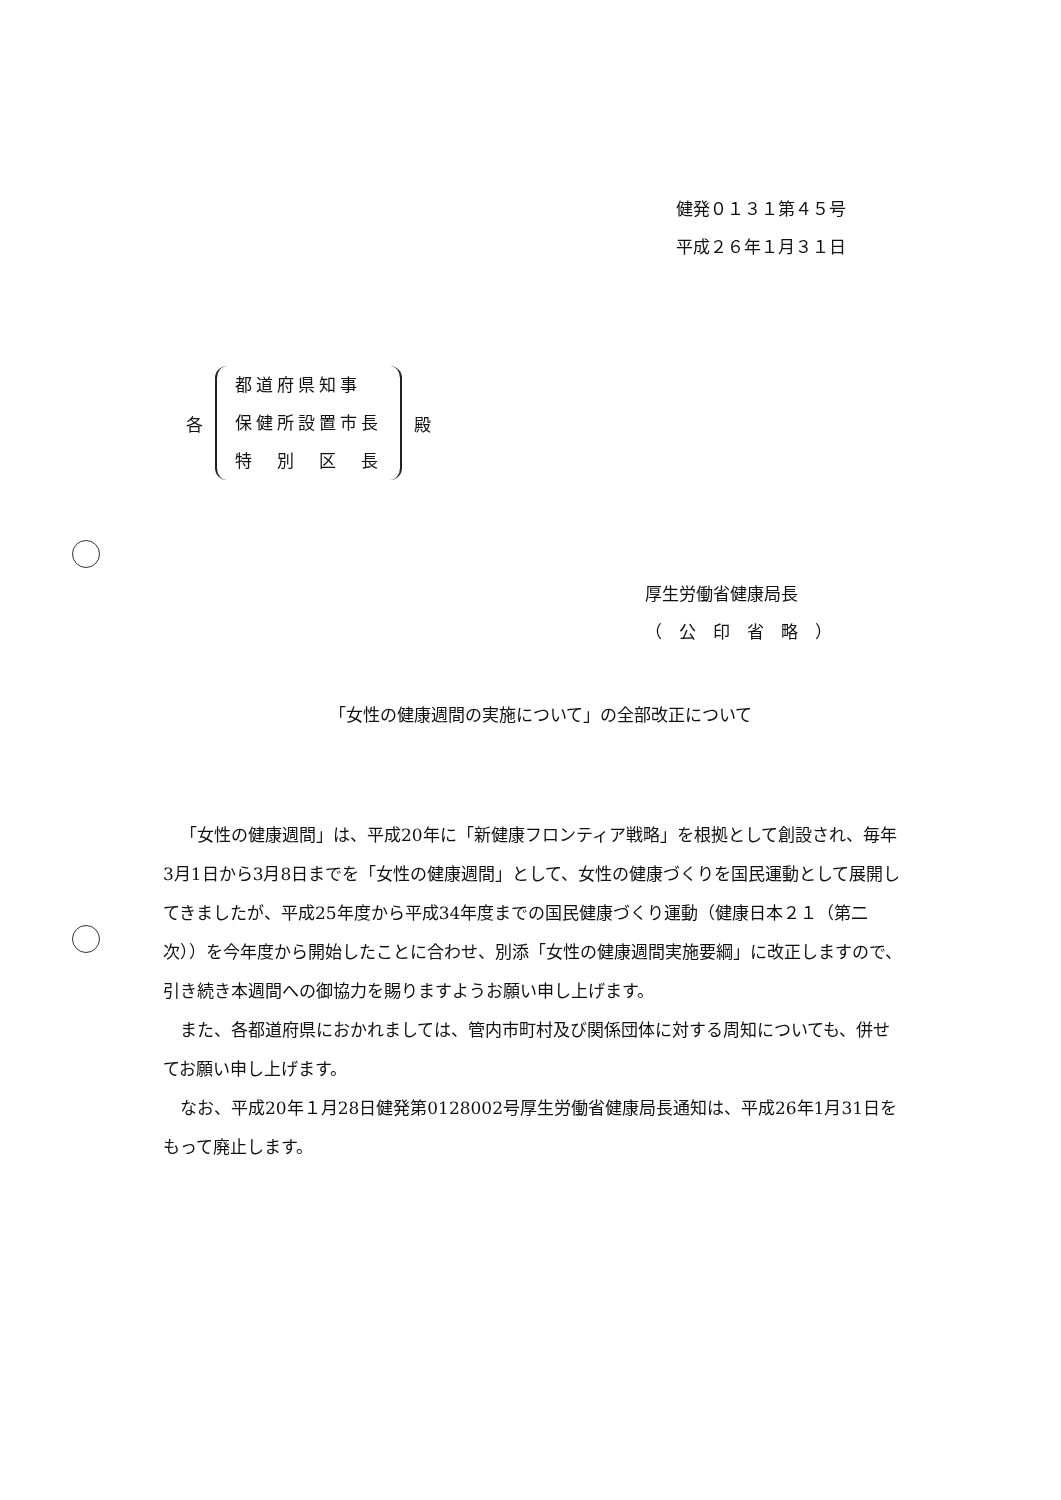健発０１３１第４５号
平成２６年１月３１日
各
都道府県知事
保健所設置市長
特　別　区　長
殿
厚生労働省健康局長
（　公　印　省　略　）
「女性の健康週間の実施について」の全部改正について
「女性の健康週間」は、平成20年に「新健康フロンティア戦略」を根拠として創設され、毎年3月1日から3月8日までを「女性の健康週間」として、女性の健康づくりを国民運動として展開してきましたが、平成25年度から平成34年度までの国民健康づくり運動（健康日本２１（第二次））を今年度から開始したことに合わせ、別添「女性の健康週間実施要綱」に改正しますので、引き続き本週間への御協力を賜りますようお願い申し上げます。
また、各都道府県におかれましては、管内市町村及び関係団体に対する周知についても、併せてお願い申し上げます。
なお、平成20年１月28日健発第0128002号厚生労働省健康局長通知は、平成26年1月31日をもって廃止します。